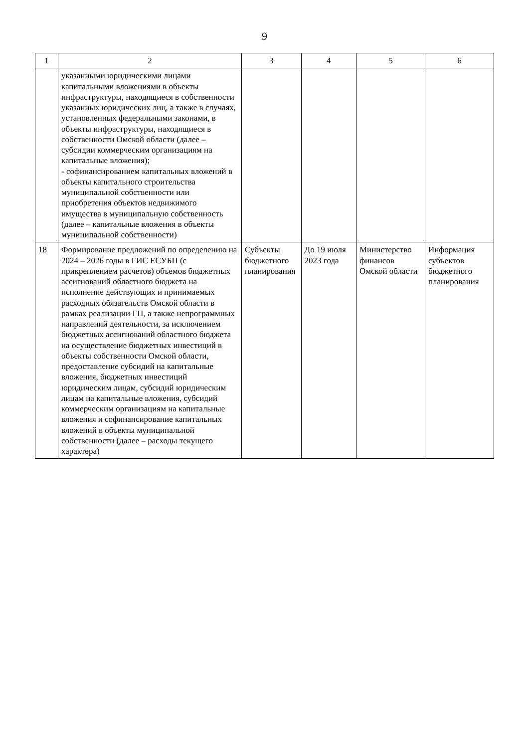9
| 1 | 2 | 3 | 4 | 5 | 6 |
| --- | --- | --- | --- | --- | --- |
| | указанными юридическими лицами капитальными вложениями в объекты инфраструктуры, находящиеся в собственности указанных юридических лиц, а также в случаях, установленных федеральными законами, в объекты инфраструктуры, находящиеся в собственности Омской области (далее – субсидии коммерческим организациям на капитальные вложения); - софинансированием капитальных вложений в объекты капитального строительства муниципальной собственности или приобретения объектов недвижимого имущества в муниципальную собственность (далее – капитальные вложения в объекты муниципальной собственности) | | | | |
| 18 | Формирование предложений по определению на 2024 – 2026 годы в ГИС ЕСУБП (с прикреплением расчетов) объемов бюджетных ассигнований областного бюджета на исполнение действующих и принимаемых расходных обязательств Омской области в рамках реализации ГП, а также непрограммных направлений деятельности, за исключением бюджетных ассигнований областного бюджета на осуществление бюджетных инвестиций в объекты собственности Омской области, предоставление субсидий на капитальные вложения, бюджетных инвестиций юридическим лицам, субсидий юридическим лицам на капитальные вложения, субсидий коммерческим организациям на капитальные вложения и софинансирование капитальных вложений в объекты муниципальной собственности (далее – расходы текущего характера) | Субъекты бюджетного планирования | До 19 июля 2023 года | Министерство финансов Омской области | Информация субъектов бюджетного планирования |